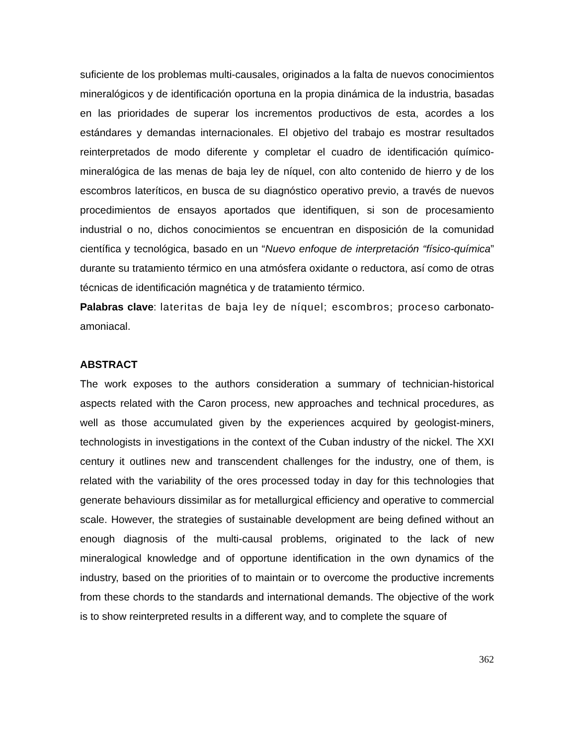suficiente de los problemas multi-causales, originados a la falta de nuevos conocimientos mineralógicos y de identificación oportuna en la propia dinámica de la industria, basadas en las prioridades de superar los incrementos productivos de esta, acordes a los estándares y demandas internacionales. El objetivo del trabajo es mostrar resultados reinterpretados de modo diferente y completar el cuadro de identificación químico-mineralógica de las menas de baja ley de níquel, con alto contenido de hierro y de los escombros lateríticos, en busca de su diagnóstico operativo previo, a través de nuevos procedimientos de ensayos aportados que identifiquen, si son de procesamiento industrial o no, dichos conocimientos se encuentran en disposición de la comunidad científica y tecnológica, basado en un “Nuevo enfoque de interpretación “físico-química” durante su tratamiento térmico en una atmósfera oxidante o reductora, así como de otras técnicas de identificación magnética y de tratamiento térmico.
Palabras clave: lateritas de baja ley de níquel; escombros; proceso carbonato-amoniacal.
ABSTRACT
The work exposes to the authors consideration a summary of technician-historical aspects related with the Caron process, new approaches and technical procedures, as well as those accumulated given by the experiences acquired by geologist-miners, technologists in investigations in the context of the Cuban industry of the nickel. The XXI century it outlines new and transcendent challenges for the industry, one of them, is related with the variability of the ores processed today in day for this technologies that generate behaviours dissimilar as for metallurgical efficiency and operative to commercial scale. However, the strategies of sustainable development are being defined without an enough diagnosis of the multi-causal problems, originated to the lack of new mineralogical knowledge and of opportune identification in the own dynamics of the industry, based on the priorities of to maintain or to overcome the productive increments from these chords to the standards and international demands. The objective of the work is to show reinterpreted results in a different way, and to complete the square of
362